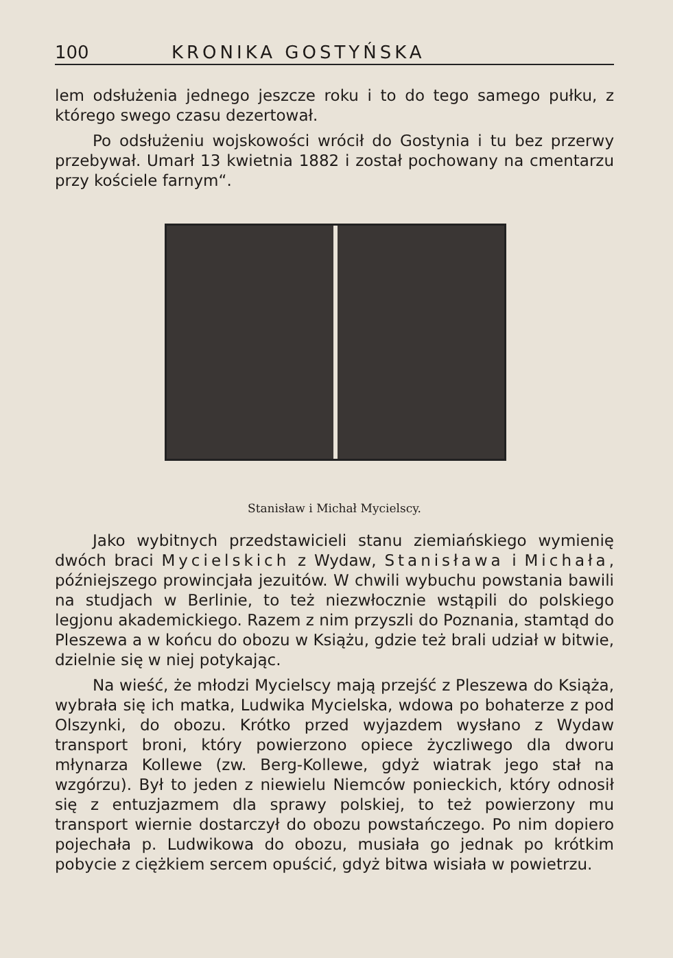100 KRONIKA GOSTYŃSKA
lem odsłużenia jednego jeszcze roku i to do tego samego pułku, z którego swego czasu dezertował.
Po odsłużeniu wojskowości wrócił do Gostynia i tu bez przerwy przebywał. Umarł 13 kwietnia 1882 i został pochowany na cmentarzu przy kościele farnym“.
Stanisław i Michał Mycielscy.
Jako wybitnych przedstawicieli stanu ziemiańskiego wymienię dwóch braci Mycielskich z Wydaw, Stanisława i Michała, późniejszego prowincjała jezuitów. W chwili wybuchu powstania bawili na studjach w Berlinie, to też niezwłocznie wstąpili do polskiego legjonu akademickiego. Razem z nim przyszli do Poznania, stamtąd do Pleszewa a w końcu do obozu w Książu, gdzie też brali udział w bitwie, dzielnie się w niej potykając.
Na wieść, że młodzi Mycielscy mają przejść z Pleszewa do Książa, wybrała się ich matka, Ludwika Mycielska, wdowa po bohaterze z pod Olszynki, do obozu. Krótko przed wyjazdem wysłano z Wydaw transport broni, który powierzono opiece życzliwego dla dworu młynarza Kollewe (zw. Berg-Kollewe, gdyż wiatrak jego stał na wzgórzu). Był to jeden z niewielu Niemców poniecki­ch, który odnosił się z entuzjazmem dla sprawy polskiej, to też powierzony mu transport wiernie dostarczył do obozu powstańczego. Po nim dopiero pojechała p. Ludwikowa do obozu, musiała go jednak po krótkim pobycie z ciężkiem sercem opuścić, gdyż bitwa wisiała w powietrzu.